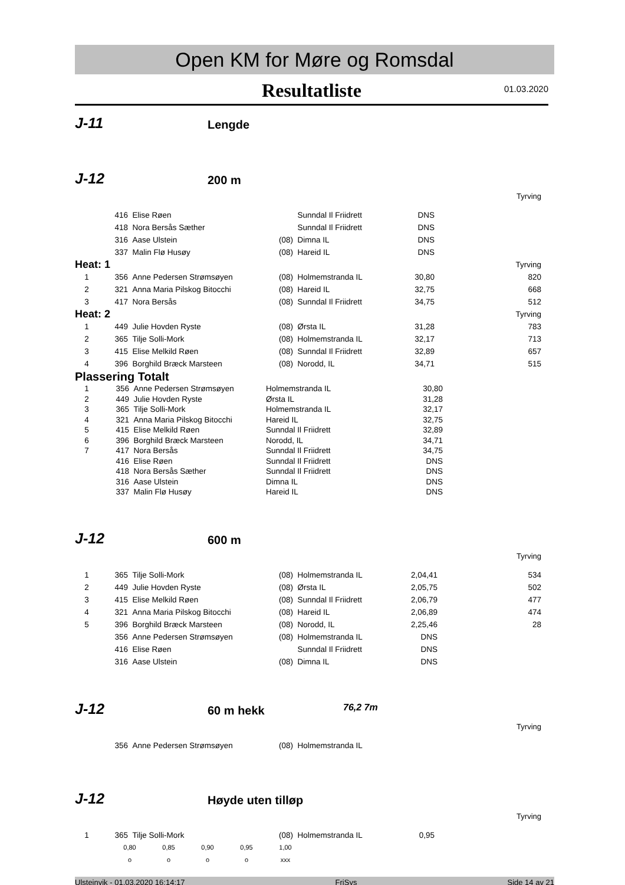Open KM for Møre og Romsdal
Resultatliste
01.03.2020
J-11 Lengde
J-12 200 m
Tyrving
| | 416 | Elise Røen | | Sunndal Il Friidrett | DNS | |
| | 418 | Nora Bersås Sæther | | Sunndal Il Friidrett | DNS | |
| | 316 | Aase Ulstein | (08) | Dimna IL | DNS | |
| | 337 | Malin Flø Husøy | (08) | Hareid IL | DNS | |
| Heat: 1 | | | | | | Tyrving |
| 1 | 356 | Anne Pedersen Strømsøyen | (08) | Holmemstranda IL | 30,80 | 820 |
| 2 | 321 | Anna Maria Pilskog Bitocchi | (08) | Hareid IL | 32,75 | 668 |
| 3 | 417 | Nora Bersås | (08) | Sunndal Il Friidrett | 34,75 | 512 |
| Heat: 2 | | | | | | Tyrving |
| 1 | 449 | Julie Hovden Ryste | (08) | Ørsta IL | 31,28 | 783 |
| 2 | 365 | Tilje Solli-Mork | (08) | Holmemstranda IL | 32,17 | 713 |
| 3 | 415 | Elise Melkild Røen | (08) | Sunndal Il Friidrett | 32,89 | 657 |
| 4 | 396 | Borghild Bræck Marsteen | (08) | Norodd, IL | 34,71 | 515 |
Plassering Totalt
| 1 | 356 | Anne Pedersen Strømsøyen | Holmemstranda IL | 30,80 | |
| 2 | 449 | Julie Hovden Ryste | Ørsta IL | 31,28 | |
| 3 | 365 | Tilje Solli-Mork | Holmemstranda IL | 32,17 | |
| 4 | 321 | Anna Maria Pilskog Bitocchi | Hareid IL | 32,75 | |
| 5 | 415 | Elise Melkild Røen | Sunndal Il Friidrett | 32,89 | |
| 6 | 396 | Borghild Bræck Marsteen | Norodd, IL | 34,71 | |
| 7 | 417 | Nora Bersås | Sunndal Il Friidrett | 34,75 | |
| | 416 | Elise Røen | Sunndal Il Friidrett | DNS | |
| | 418 | Nora Bersås Sæther | Sunndal Il Friidrett | DNS | |
| | 316 | Aase Ulstein | Dimna IL | DNS | |
| | 337 | Malin Flø Husøy | Hareid IL | DNS | |
J-12 600 m
Tyrving
| 1 | 365 | Tilje Solli-Mork | (08) | Holmemstranda IL | 2,04,41 | 534 |
| 2 | 449 | Julie Hovden Ryste | (08) | Ørsta IL | 2,05,75 | 502 |
| 3 | 415 | Elise Melkild Røen | (08) | Sunndal Il Friidrett | 2,06,79 | 477 |
| 4 | 321 | Anna Maria Pilskog Bitocchi | (08) | Hareid IL | 2,06,89 | 474 |
| 5 | 396 | Borghild Bræck Marsteen | (08) | Norodd, IL | 2,25,46 | 28 |
| | 356 | Anne Pedersen Strømsøyen | (08) | Holmemstranda IL | DNS | |
| | 416 | Elise Røen | | Sunndal Il Friidrett | DNS | |
| | 316 | Aase Ulstein | (08) | Dimna IL | DNS | |
J-12 60 m hekk 76,2 7m
Tyrving
| | 356 | Anne Pedersen Strømsøyen | (08) | Holmemstranda IL |
J-12 Høyde uten tilløp
Tyrving
| 1 | 365 | Tilje Solli-Mork | (08) | Holmemstranda IL | 0,95 | |
| 0,80 | 0,85 | 0,90 | 0,95 | 1,00 |
| o | o | o | o | xxx |
Ulsteinvik - 01.03.2020 16:14:17 FriSys Side 14 av 21